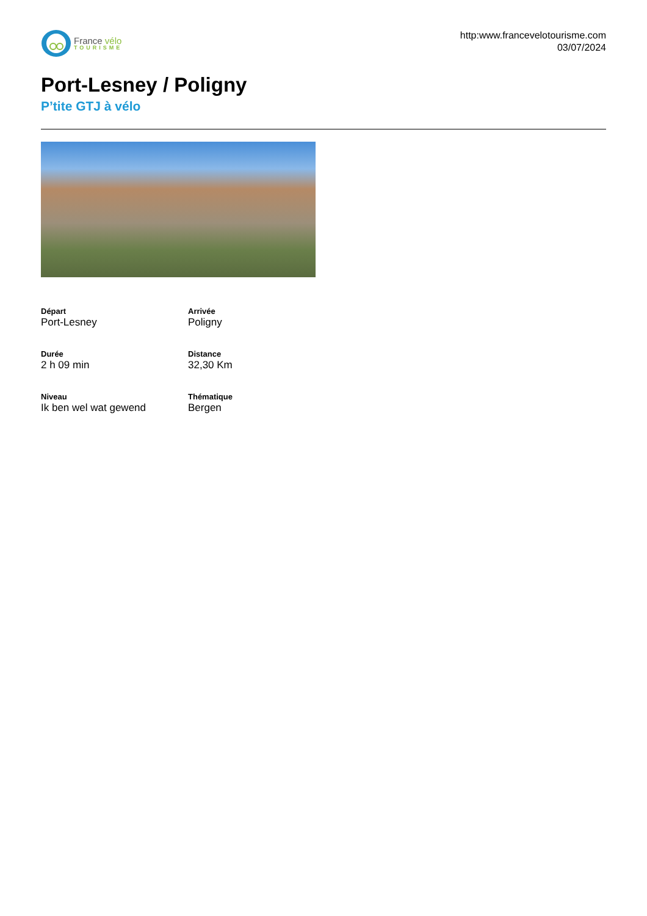France vélo
TOURISME
http:www.francevelotourisme.com
03/07/2024
Port-Lesney / Poligny
P’tite GTJ à vélo
Départ
Port-Lesney
Arrivée
Poligny
Durée
2 h 09 min
Distance
32,30 Km
Niveau
Ik ben wel wat gewend
Thématique
Bergen